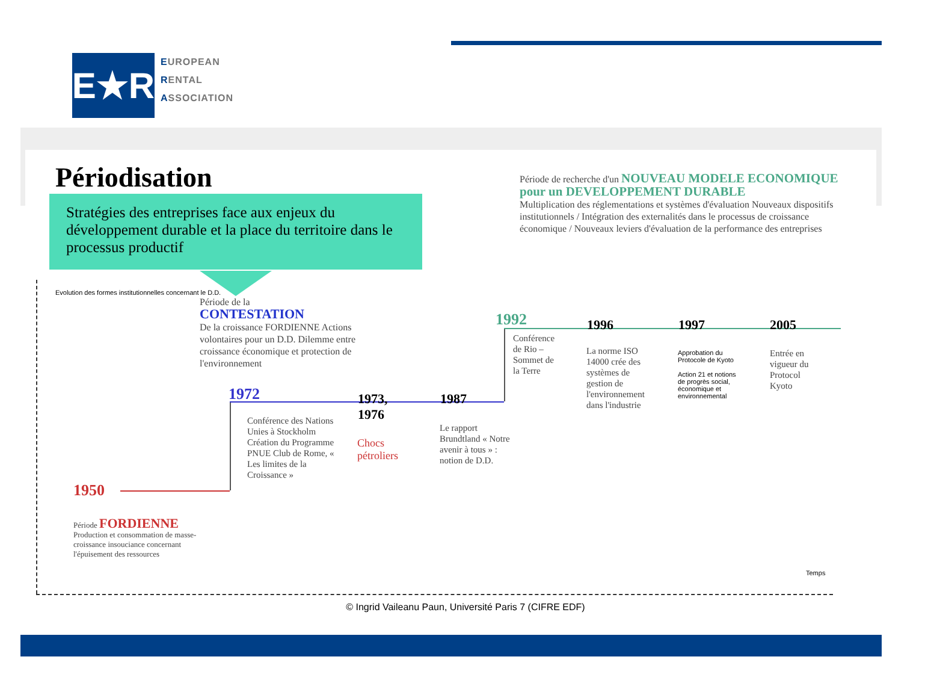E★R
EUROPEAN
RENTAL
ASSOCIATION
Périodisation
Stratégies des entreprises face aux enjeux du développement durable et la place du territoire dans le processus productif
Période de recherche d'un NOUVEAU MODELE ECONOMIQUE pour un DEVELOPPEMENT DURABLE
Multiplication des réglementations et systèmes d'évaluation Nouveaux dispositifs institutionnels / Intégration des externalités dans le processus de croissance économique / Nouveaux leviers d'évaluation de la performance des entreprises
Evolution des formes institutionnelles concernant le D.D.
Période de la
CONTESTATION
De la croissance FORDIENNE Actions volontaires pour un D.D. Dilemme entre croissance économique et protection de l'environnement
1950
1972
1973,
1976
1987
1992 1996 1997 2005
Conférence des Nations Unies à Stockholm Création du Programme PNUE Club de Rome, « Les limites de la Croissance »
Chocs
pétroliers
Le rapport Brundtland « Notre avenir à tous » : notion de D.D.
Conférence de Rio – Sommet de la Terre
La norme ISO 14000 crée des systèmes de gestion de l'environnement dans l'industrie
Approbation du Protocole de Kyoto
Action 21 et notions de progrès social, économique et environnemental
Entrée en vigueur du Protocol Kyoto
Période FORDIENNE
Production et consommation de masse- croissance insouciance concernant l'épuisement des ressources
Temps
© Ingrid Vaileanu Paun, Université Paris 7 (CIFRE EDF)